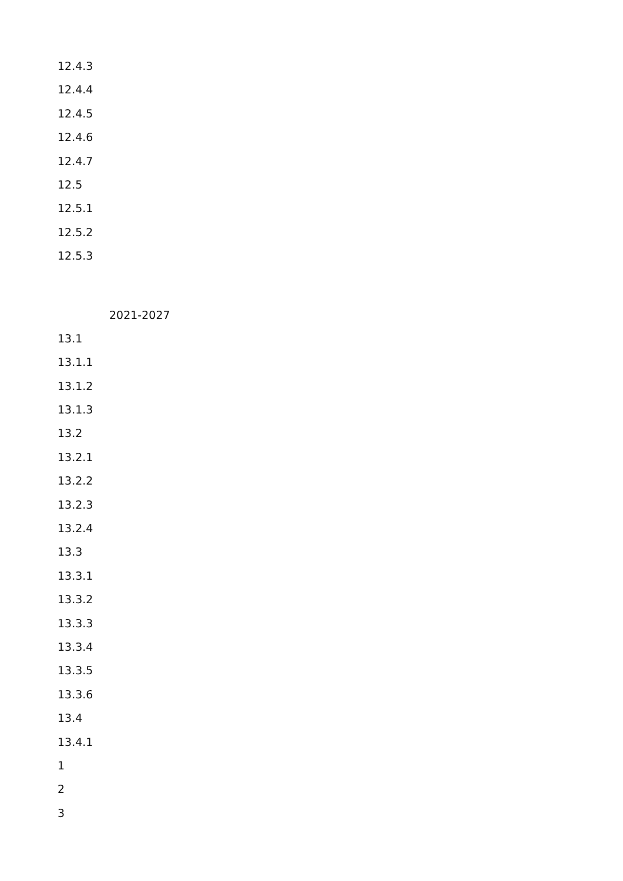12.4.3
12.4.4
12.4.5
12.4.6
12.4.7
12.5
12.5.1
12.5.2
12.5.3
2021-2027
13.1
13.1.1
13.1.2
13.1.3
13.2
13.2.1
13.2.2
13.2.3
13.2.4
13.3
13.3.1
13.3.2
13.3.3
13.3.4
13.3.5
13.3.6
13.4
13.4.1
1
2
3